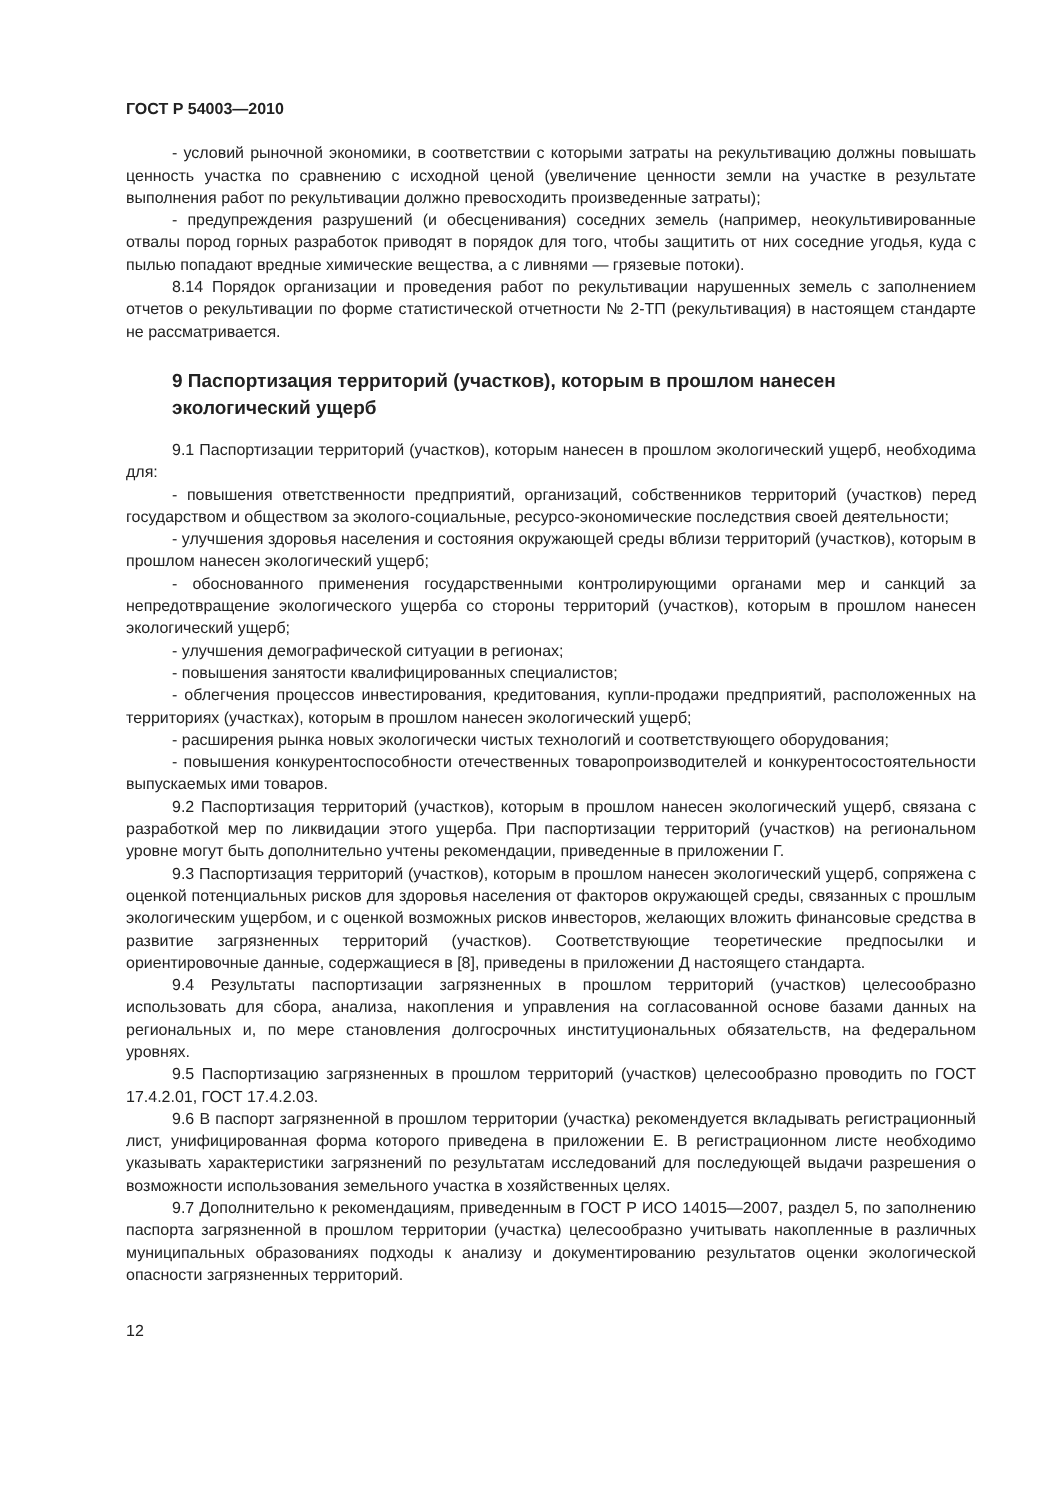ГОСТ Р 54003—2010
- условий рыночной экономики, в соответствии с которыми затраты на рекультивацию должны повышать ценность участка по сравнению с исходной ценой (увеличение ценности земли на участке в результате выполнения работ по рекультивации должно превосходить произведенные затраты);
- предупреждения разрушений (и обесценивания) соседних земель (например, неокультивированные отвалы пород горных разработок приводят в порядок для того, чтобы защитить от них соседние угодья, куда с пылью попадают вредные химические вещества, а с ливнями — грязевые потоки).
8.14 Порядок организации и проведения работ по рекультивации нарушенных земель с заполнением отчетов о рекультивации по форме статистической отчетности № 2-ТП (рекультивация) в настоящем стандарте не рассматривается.
9 Паспортизация территорий (участков), которым в прошлом нанесен экологический ущерб
9.1 Паспортизации территорий (участков), которым нанесен в прошлом экологический ущерб, необходима для:
- повышения ответственности предприятий, организаций, собственников территорий (участков) перед государством и обществом за эколого-социальные, ресурсо-экономические последствия своей деятельности;
- улучшения здоровья населения и состояния окружающей среды вблизи территорий (участков), которым в прошлом нанесен экологический ущерб;
- обоснованного применения государственными контролирующими органами мер и санкций за непредотвращение экологического ущерба со стороны территорий (участков), которым в прошлом нанесен экологический ущерб;
- улучшения демографической ситуации в регионах;
- повышения занятости квалифицированных специалистов;
- облегчения процессов инвестирования, кредитования, купли-продажи предприятий, расположенных на территориях (участках), которым в прошлом нанесен экологический ущерб;
- расширения рынка новых экологически чистых технологий и соответствующего оборудования;
- повышения конкурентоспособности отечественных товаропроизводителей и конкурентосостоятельности выпускаемых ими товаров.
9.2 Паспортизация территорий (участков), которым в прошлом нанесен экологический ущерб, связана с разработкой мер по ликвидации этого ущерба. При паспортизации территорий (участков) на региональном уровне могут быть дополнительно учтены рекомендации, приведенные в приложении Г.
9.3 Паспортизация территорий (участков), которым в прошлом нанесен экологический ущерб, сопряжена с оценкой потенциальных рисков для здоровья населения от факторов окружающей среды, связанных с прошлым экологическим ущербом, и с оценкой возможных рисков инвесторов, желающих вложить финансовые средства в развитие загрязненных территорий (участков). Соответствующие теоретические предпосылки и ориентировочные данные, содержащиеся в [8], приведены в приложении Д настоящего стандарта.
9.4 Результаты паспортизации загрязненных в прошлом территорий (участков) целесообразно использовать для сбора, анализа, накопления и управления на согласованной основе базами данных на региональных и, по мере становления долгосрочных институциональных обязательств, на федеральном уровнях.
9.5 Паспортизацию загрязненных в прошлом территорий (участков) целесообразно проводить по ГОСТ 17.4.2.01, ГОСТ 17.4.2.03.
9.6 В паспорт загрязненной в прошлом территории (участка) рекомендуется вкладывать регистрационный лист, унифицированная форма которого приведена в приложении Е. В регистрационном листе необходимо указывать характеристики загрязнений по результатам исследований для последующей выдачи разрешения о возможности использования земельного участка в хозяйственных целях.
9.7 Дополнительно к рекомендациям, приведенным в ГОСТ Р ИСО 14015—2007, раздел 5, по заполнению паспорта загрязненной в прошлом территории (участка) целесообразно учитывать накопленные в различных муниципальных образованиях подходы к анализу и документированию результатов оценки экологической опасности загрязненных территорий.
12